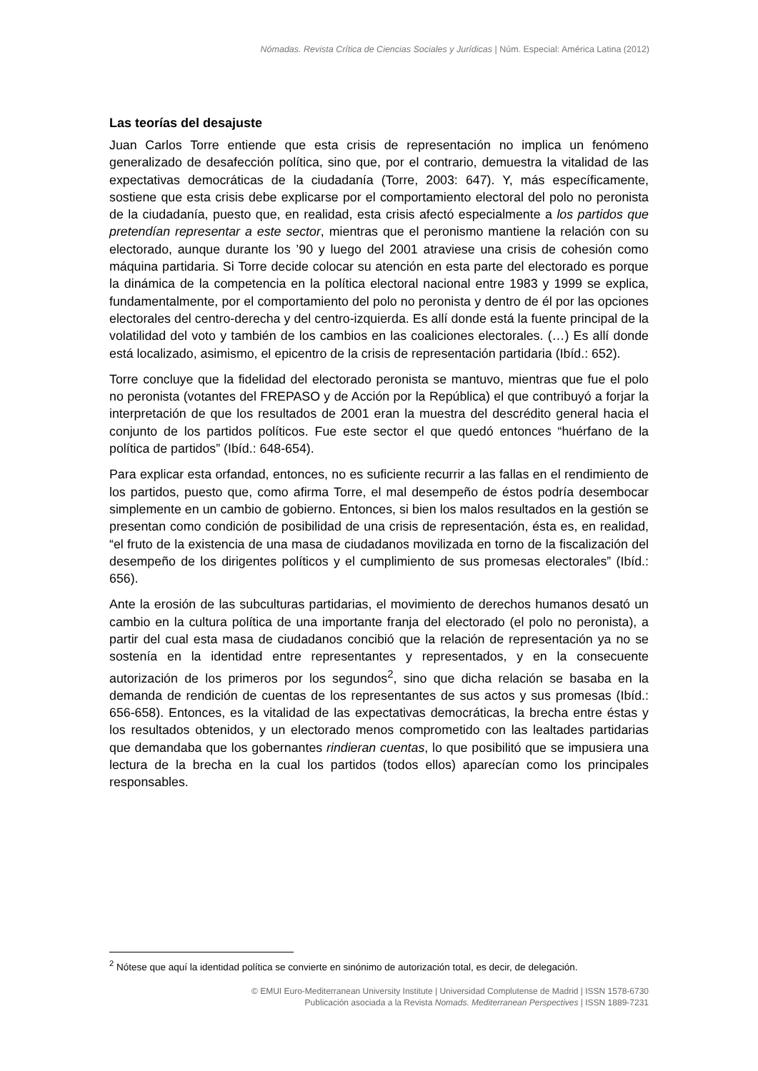Nómadas. Revista Crítica de Ciencias Sociales y Jurídicas | Núm. Especial: América Latina (2012)
Las teorías del desajuste
Juan Carlos Torre entiende que esta crisis de representación no implica un fenómeno generalizado de desafección política, sino que, por el contrario, demuestra la vitalidad de las expectativas democráticas de la ciudadanía (Torre, 2003: 647). Y, más específicamente, sostiene que esta crisis debe explicarse por el comportamiento electoral del polo no peronista de la ciudadanía, puesto que, en realidad, esta crisis afectó especialmente a los partidos que pretendían representar a este sector, mientras que el peronismo mantiene la relación con su electorado, aunque durante los ’90 y luego del 2001 atraviese una crisis de cohesión como máquina partidaria. Si Torre decide colocar su atención en esta parte del electorado es porque la dinámica de la competencia en la política electoral nacional entre 1983 y 1999 se explica, fundamentalmente, por el comportamiento del polo no peronista y dentro de él por las opciones electorales del centro-derecha y del centro-izquierda. Es allí donde está la fuente principal de la volatilidad del voto y también de los cambios en las coaliciones electorales. (…) Es allí donde está localizado, asimismo, el epicentro de la crisis de representación partidaria (Ibíd.: 652).
Torre concluye que la fidelidad del electorado peronista se mantuvo, mientras que fue el polo no peronista (votantes del FREPASO y de Acción por la República) el que contribuyó a forjar la interpretación de que los resultados de 2001 eran la muestra del descrédito general hacia el conjunto de los partidos políticos. Fue este sector el que quedó entonces “huérfano de la política de partidos” (Ibíd.: 648-654).
Para explicar esta orfandad, entonces, no es suficiente recurrir a las fallas en el rendimiento de los partidos, puesto que, como afirma Torre, el mal desempeño de éstos podría desembocar simplemente en un cambio de gobierno. Entonces, si bien los malos resultados en la gestión se presentan como condición de posibilidad de una crisis de representación, ésta es, en realidad, “el fruto de la existencia de una masa de ciudadanos movilizada en torno de la fiscalización del desempeño de los dirigentes políticos y el cumplimiento de sus promesas electorales” (Ibíd.: 656).
Ante la erosión de las subculturas partidarias, el movimiento de derechos humanos desató un cambio en la cultura política de una importante franja del electorado (el polo no peronista), a partir del cual esta masa de ciudadanos concibió que la relación de representación ya no se sostenía en la identidad entre representantes y representados, y en la consecuente autorización de los primeros por los segundos<sup>2</sup>, sino que dicha relación se basaba en la demanda de rendición de cuentas de los representantes de sus actos y sus promesas (Ibíd.: 656-658). Entonces, es la vitalidad de las expectativas democráticas, la brecha entre éstas y los resultados obtenidos, y un electorado menos comprometido con las lealtades partidarias que demandaba que los gobernantes rindieran cuentas, lo que posibilitó que se impusiera una lectura de la brecha en la cual los partidos (todos ellos) aparecían como los principales responsables.
<sup>2</sup> Nótese que aquí la identidad política se convierte en sinónimo de autorización total, es decir, de delegación.
© EMUI Euro-Mediterranean University Institute | Universidad Complutense de Madrid | ISSN 1578-6730
Publicación asociada a la Revista Nomads. Mediterranean Perspectives | ISSN 1889-7231